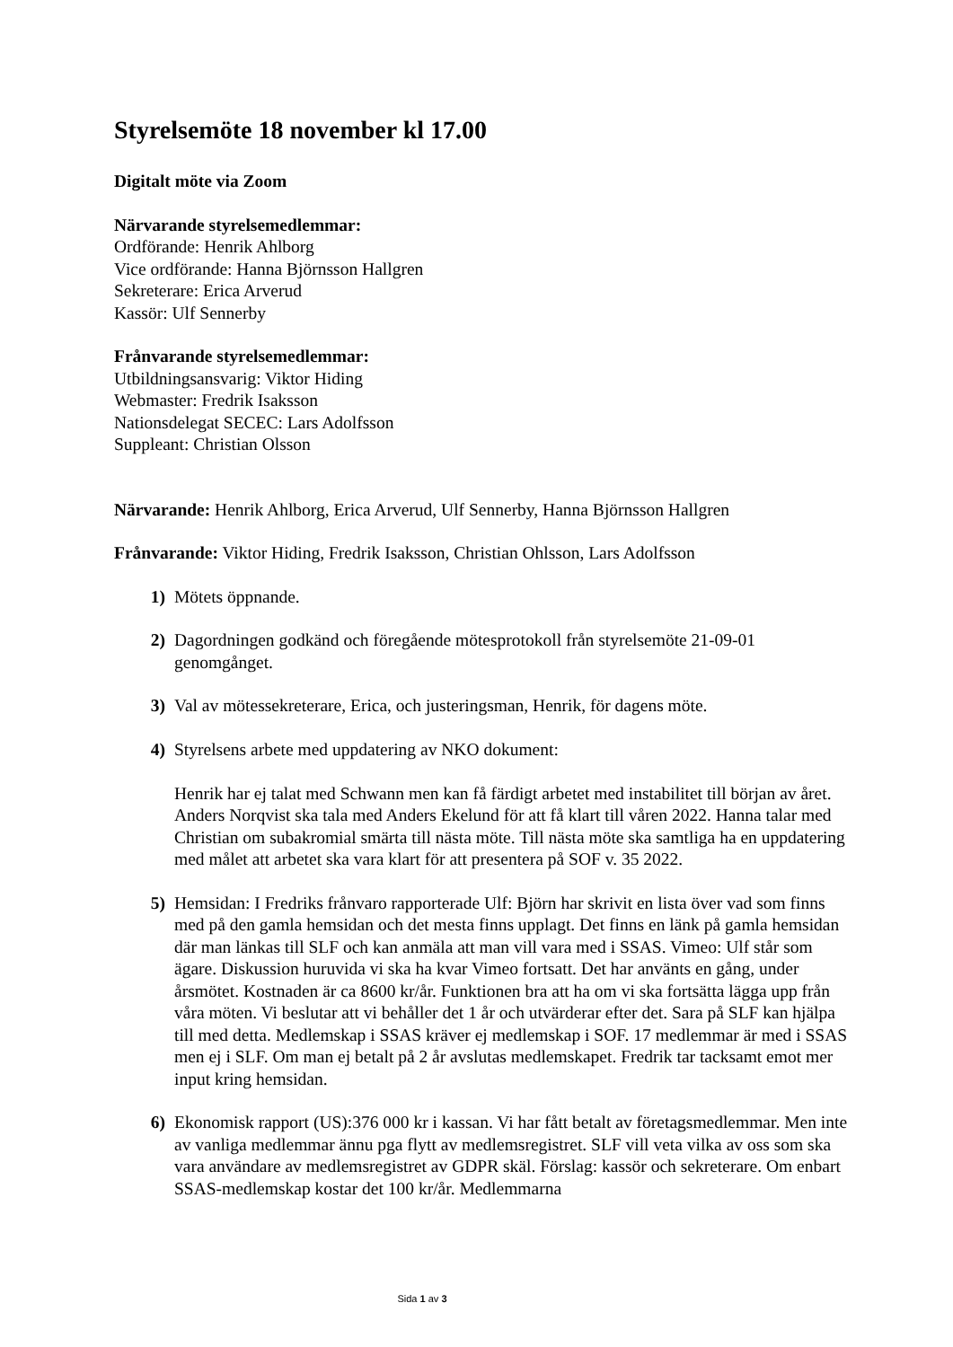Styrelsemöte 18 november kl 17.00
Digitalt möte via Zoom
Närvarande styrelsemedlemmar:
Ordförande: Henrik Ahlborg
Vice ordförande: Hanna Björnsson Hallgren
Sekreterare: Erica Arverud
Kassör: Ulf Sennerby
Frånvarande styrelsemedlemmar:
Utbildningsansvarig: Viktor Hiding
Webmaster: Fredrik Isaksson
Nationsdelegat SECEC: Lars Adolfsson
Suppleant: Christian Olsson
Närvarande: Henrik Ahlborg, Erica Arverud, Ulf Sennerby, Hanna Björnsson Hallgren
Frånvarande: Viktor Hiding, Fredrik Isaksson, Christian Ohlsson, Lars Adolfsson
1) Mötets öppnande.
2) Dagordningen godkänd och föregående mötesprotokoll från styrelsemöte 21-09-01 genomgånget.
3) Val av mötessekreterare, Erica, och justeringsman, Henrik, för dagens möte.
4) Styrelsens arbete med uppdatering av NKO dokument:
Henrik har ej talat med Schwann men kan få färdigt arbetet med instabilitet till början av året. Anders Norqvist ska tala med Anders Ekelund för att få klart till våren 2022. Hanna talar med Christian om subakromial smärta till nästa möte. Till nästa möte ska samtliga ha en uppdatering med målet att arbetet ska vara klart för att presentera på SOF v. 35 2022.
5) Hemsidan: I Fredriks frånvaro rapporterade Ulf: Björn har skrivit en lista över vad som finns med på den gamla hemsidan och det mesta finns upplagt. Det finns en länk på gamla hemsidan där man länkas till SLF och kan anmäla att man vill vara med i SSAS. Vimeo: Ulf står som ägare. Diskussion huruvida vi ska ha kvar Vimeo fortsatt. Det har använts en gång, under årsmötet. Kostnaden är ca 8600 kr/år. Funktionen bra att ha om vi ska fortsätta lägga upp från våra möten. Vi beslutar att vi behåller det 1 år och utvärderar efter det. Sara på SLF kan hjälpa till med detta. Medlemskap i SSAS kräver ej medlemskap i SOF. 17 medlemmar är med i SSAS men ej i SLF. Om man ej betalt på 2 år avslutas medlemskapet. Fredrik tar tacksamt emot mer input kring hemsidan.
6) Ekonomisk rapport (US):376 000 kr i kassan. Vi har fått betalt av företagsmedlemmar. Men inte av vanliga medlemmar ännu pga flytt av medlemsregistret. SLF vill veta vilka av oss som ska vara användare av medlemsregistret av GDPR skäl. Förslag: kassör och sekreterare. Om enbart SSAS-medlemskap kostar det 100 kr/år. Medlemmarna
Sida 1 av 3